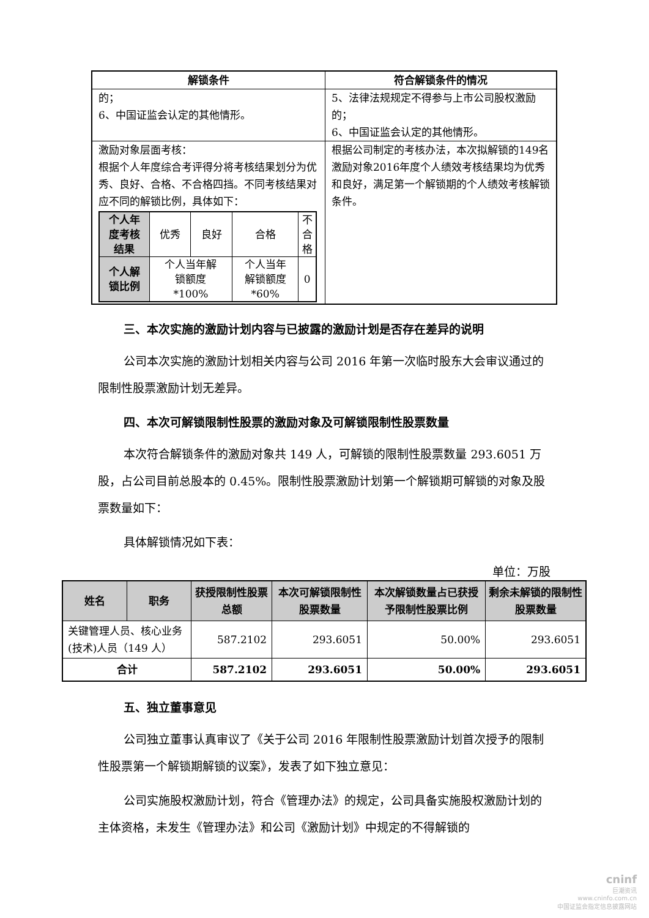| 解锁条件 | 符合解锁条件的情况 |
| --- | --- |
| 的； 6、中国证监会认定的其他情形。 | 5、法律法规规定不得参与上市公司股权激励的； 6、中国证监会认定的其他情形。 |
| 激励对象层面考核： 根据个人年度综合考评得分将考核结果划分为优秀、良好、合格、不合格四挡。不同考核结果对应不同的解锁比例，具体如下： / 个人年 度考核 结果 / 优秀 / 良好 / 合格 / 不 合 格 / / 个人解 锁比例 / 个人当年解 锁额度 *100% / / 个人当年 解锁额度 *60% / 0 / | 根据公司制定的考核办法，本次拟解锁的149名激励对象2016年度个人绩效考核结果均为优秀和良好，满足第一个解锁期的个人绩效考核解锁条件。 |
三、本次实施的激励计划内容与已披露的激励计划是否存在差异的说明
公司本次实施的激励计划相关内容与公司 2016 年第一次临时股东大会审议通过的限制性股票激励计划无差异。
四、本次可解锁限制性股票的激励对象及可解锁限制性股票数量
本次符合解锁条件的激励对象共 149 人，可解锁的限制性股票数量 293.6051 万股，占公司目前总股本的 0.45%。限制性股票激励计划第一个解锁期可解锁的对象及股票数量如下：
具体解锁情况如下表：
单位：万股
| 姓名 | 职务 | 获授限制性股票总额 | 本次可解锁限制性股票数量 | 本次解锁数量占已获授予限制性股票比例 | 剩余未解锁的限制性股票数量 |
| --- | --- | --- | --- | --- | --- |
| 关键管理人员、核心业务(技术)人员（149 人） | | 587.2102 | 293.6051 | 50.00% | 293.6051 |
| 合计 | | 587.2102 | 293.6051 | 50.00% | 293.6051 |
五、独立董事意见
公司独立董事认真审议了《关于公司 2016 年限制性股票激励计划首次授予的限制性股票第一个解锁期解锁的议案》，发表了如下独立意见：
公司实施股权激励计划，符合《管理办法》的规定，公司具备实施股权激励计划的主体资格，未发生《管理办法》和公司《激励计划》中规定的不得解锁的
cninf
巨潮资讯
www.cninfo.com.cn
中国证监会指定信息披露网站